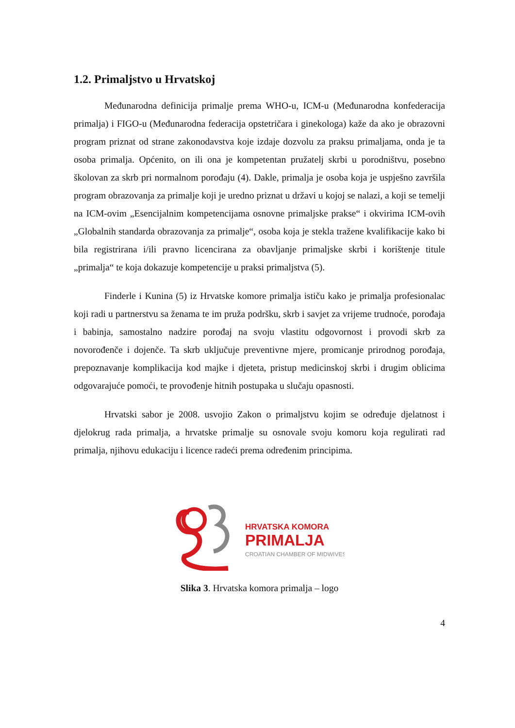1.2. Primaljstvo u Hrvatskoj
Međunarodna definicija primalje prema WHO-u, ICM-u (Međunarodna konfederacija primalja) i FIGO-u (Međunarodna federacija opstetričara i ginekologa) kaže da ako je obrazovni program priznat od strane zakonodavstva koje izdaje dozvolu za praksu primaljama, onda je ta osoba primalja. Općenito, on ili ona je kompetentan pružatelj skrbi u porodništvu, posebno školovan za skrb pri normalnom porođaju (4). Dakle, primalja je osoba koja je uspješno završila program obrazovanja za primalje koji je uredno priznat u državi u kojoj se nalazi, a koji se temelji na ICM-ovim „Esencijalnim kompetencijama osnovne primaljske prakse“ i okvirima ICM-ovih „Globalnih standarda obrazovanja za primalje“, osoba koja je stekla tražene kvalifikacije kako bi bila registrirana i/ili pravno licencirana za obavljanje primaljske skrbi i korištenje titule „primalja“ te koja dokazuje kompetencije u praksi primaljstva (5).
Finderle i Kunina (5) iz Hrvatske komore primalja ističu kako je primalja profesionalac koji radi u partnerstvu sa ženama te im pruža podršku, skrb i savjet za vrijeme trudnoće, porođaja i babinja, samostalno nadzire porođaj na svoju vlastitu odgovornost i provodi skrb za novorođenče i dojenče. Ta skrb uključuje preventivne mjere, promicanje prirodnog porođaja, prepoznavanje komplikacija kod majke i djeteta, pristup medicinskoj skrbi i drugim oblicima odgovarajuće pomoći, te provođenje hitnih postupaka u slučaju opasnosti.
Hrvatski sabor je 2008. usvojio Zakon o primaljstvu kojim se određuje djelatnost i djelokrug rada primalja, a hrvatske primalje su osnovale svoju komoru koja regulirati rad primalja, njihovu edukaciju i licence radeći prema određenim principima.
HRVATSKA KOMORA
PRIMALJA
CROATIAN CHAMBER OF MIDWIVES
Slika 3. Hrvatska komora primalja – logo
4